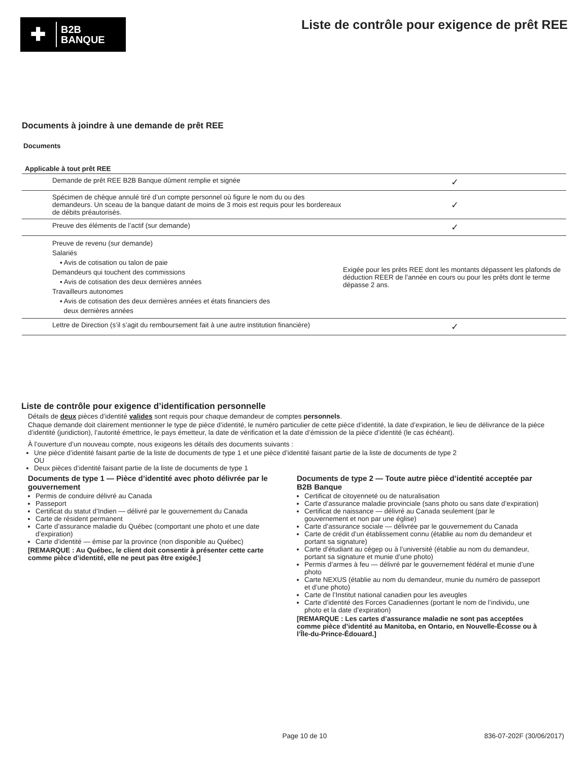✚
B2B
BANQUE
Liste de contrôle pour exigence de prêt REE
Documents à joindre à une demande de prêt REE
Documents
| Applicable à tout prêt REE | |
| --- | --- |
| Demande de prêt REE B2B Banque dûment remplie et signée | ✓ |
| Spécimen de chèque annulé tiré d’un compte personnel où figure le nom du ou des demandeurs. Un sceau de la banque datant de moins de 3 mois est requis pour les bordereaux de débits préautorisés. | ✓ |
| Preuve des éléments de l’actif (sur demande) | ✓ |
| Preuve de revenu (sur demande) Salariés ▪ Avis de cotisation ou talon de paie Demandeurs qui touchent des commissions ▪ Avis de cotisation des deux dernières années Travailleurs autonomes ▪ Avis de cotisation des deux dernières années et états financiers des deux dernières années | Exigée pour les prêts REE dont les montants dépassent les plafonds de déduction REER de l’année en cours ou pour les prêts dont le terme dépasse 2 ans. |
| Lettre de Direction (s’il s’agit du remboursement fait à une autre institution financière) | ✓ |
Liste de contrôle pour exigence d’identification personnelle
Détails de deux pièces d’identité valides sont requis pour chaque demandeur de comptes personnels.
Chaque demande doit clairement mentionner le type de pièce d’identité, le numéro particulier de cette pièce d’identité, la date d’expiration, le lieu de délivrance de la pièce d’identité (juridiction), l’autorité émettrice, le pays émetteur, la date de vérification et la date d’émission de la pièce d’identité (le cas échéant).
À l’ouverture d’un nouveau compte, nous exigeons les détails des documents suivants :
Une pièce d’identité faisant partie de la liste de documents de type 1 et une pièce d’identité faisant partie de la liste de documents de type 2
OU
Deux pièces d’identité faisant partie de la liste de documents de type 1
Documents de type 1 — Pièce d’identité avec photo délivrée par le gouvernement
Permis de conduire délivré au Canada
Passeport
Certificat du statut d’Indien — délivré par le gouvernement du Canada
Carte de résident permanent
Carte d’assurance maladie du Québec (comportant une photo et une date d’expiration)
Carte d’identité — émise par la province (non disponible au Québec)
[REMARQUE : Au Québec, le client doit consentir à présenter cette carte comme pièce d’identité, elle ne peut pas être exigée.]
Documents de type 2 — Toute autre pièce d’identité acceptée par B2B Banque
Certificat de citoyenneté ou de naturalisation
Carte d’assurance maladie provinciale (sans photo ou sans date d’expiration)
Certificat de naissance — délivré au Canada seulement (par le gouvernement et non par une église)
Carte d’assurance sociale — délivrée par le gouvernement du Canada
Carte de crédit d’un établissement connu (établie au nom du demandeur et portant sa signature)
Carte d’étudiant au cégep ou à l’université (établie au nom du demandeur, portant sa signature et munie d’une photo)
Permis d’armes à feu — délivré par le gouvernement fédéral et munie d’une photo
Carte NEXUS (établie au nom du demandeur, munie du numéro de passeport et d’une photo)
Carte de l’Institut national canadien pour les aveugles
Carte d’identité des Forces Canadiennes (portant le nom de l’individu, une photo et la date d’expiration)
[REMARQUE : Les cartes d’assurance maladie ne sont pas acceptées comme pièce d’identité au Manitoba, en Ontario, en Nouvelle-Écosse ou à l’Île-du-Prince-Édouard.]
Page 10 de 10 836-07-202F (30/06/2017)